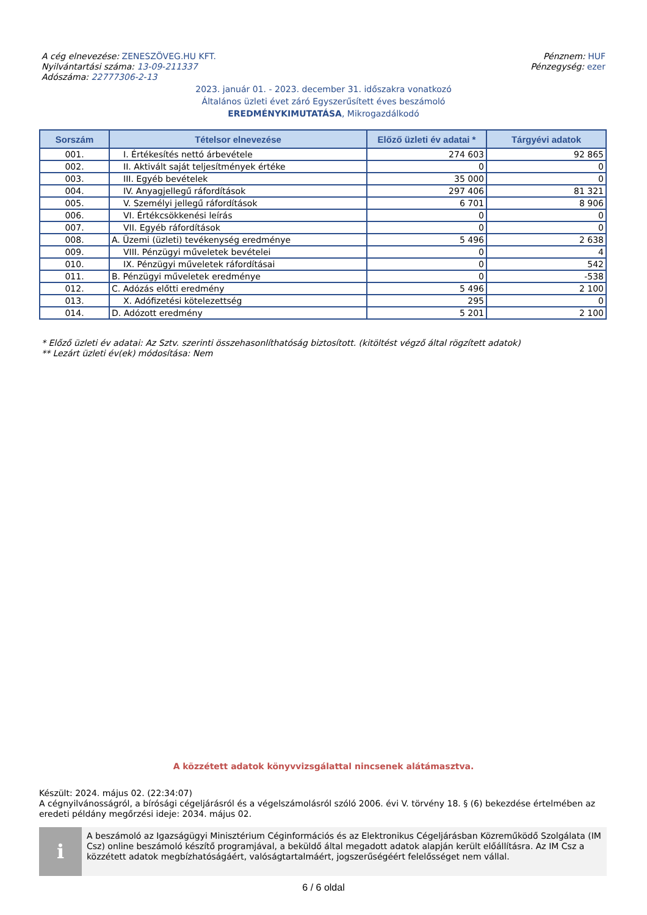A cég elnevezése: ZENESZÖVEG.HU KFT.
Nyilvántartási száma: 13-09-211337
Adószáma: 22777306-2-13
Pénznem: HUF
Pénzegység: ezer
2023. január 01. - 2023. december 31. időszakra vonatkozó
Általános üzleti évet záró Egyszerűsített éves beszámoló
EREDMÉNYKIMUTATÁSA, Mikrogazdálkodó
| Sorszám | Tételsor elnevezése | Előző üzleti év adatai * | Tárgyévi adatok |
| --- | --- | --- | --- |
| 001. | I. Értékesítés nettó árbevétele | 274 603 | 92 865 |
| 002. | II. Aktivált saját teljesítmények értéke | 0 | 0 |
| 003. | III. Egyéb bevételek | 35 000 | 0 |
| 004. | IV. Anyagjellegű ráfordítások | 297 406 | 81 321 |
| 005. | V. Személyi jellegű ráfordítások | 6 701 | 8 906 |
| 006. | VI. Értékcsökkenési leírás | 0 | 0 |
| 007. | VII. Egyéb ráfordítások | 0 | 0 |
| 008. | A. Üzemi (üzleti) tevékenység eredménye | 5 496 | 2 638 |
| 009. | VIII. Pénzügyi műveletek bevételei | 0 | 4 |
| 010. | IX. Pénzügyi műveletek ráfordításai | 0 | 542 |
| 011. | B. Pénzügyi műveletek eredménye | 0 | -538 |
| 012. | C. Adózás előtti eredmény | 5 496 | 2 100 |
| 013. | X. Adófizetési kötelezettség | 295 | 0 |
| 014. | D. Adózott eredmény | 5 201 | 2 100 |
* Előző üzleti év adatai: Az Sztv. szerinti összehasonlíthatóság biztosított. (kitöltést végző által rögzített adatok)
** Lezárt üzleti év(ek) módosítása: Nem
A közzétett adatok könyvvizsgálattal nincsenek alátámasztva.
Készült: 2024. május 02. (22:34:07)
A cégnyilvánosságról, a bírósági cégeljárásról és a végelszámolásról szóló 2006. évi V. törvény 18. § (6) bekezdése értelmében az eredeti példány megőrzési ideje: 2034. május 02.
i
A beszámoló az Igazságügyi Minisztérium Céginformációs és az Elektronikus Cégeljárásban Közreműködő Szolgálata (IM Csz) online beszámoló készítő programjával, a beküldő által megadott adatok alapján került előállításra. Az IM Csz a közzétett adatok megbízhatóságáért, valóságtartalmáért, jogszerűségéért felelősséget nem vállal.
6 / 6 oldal